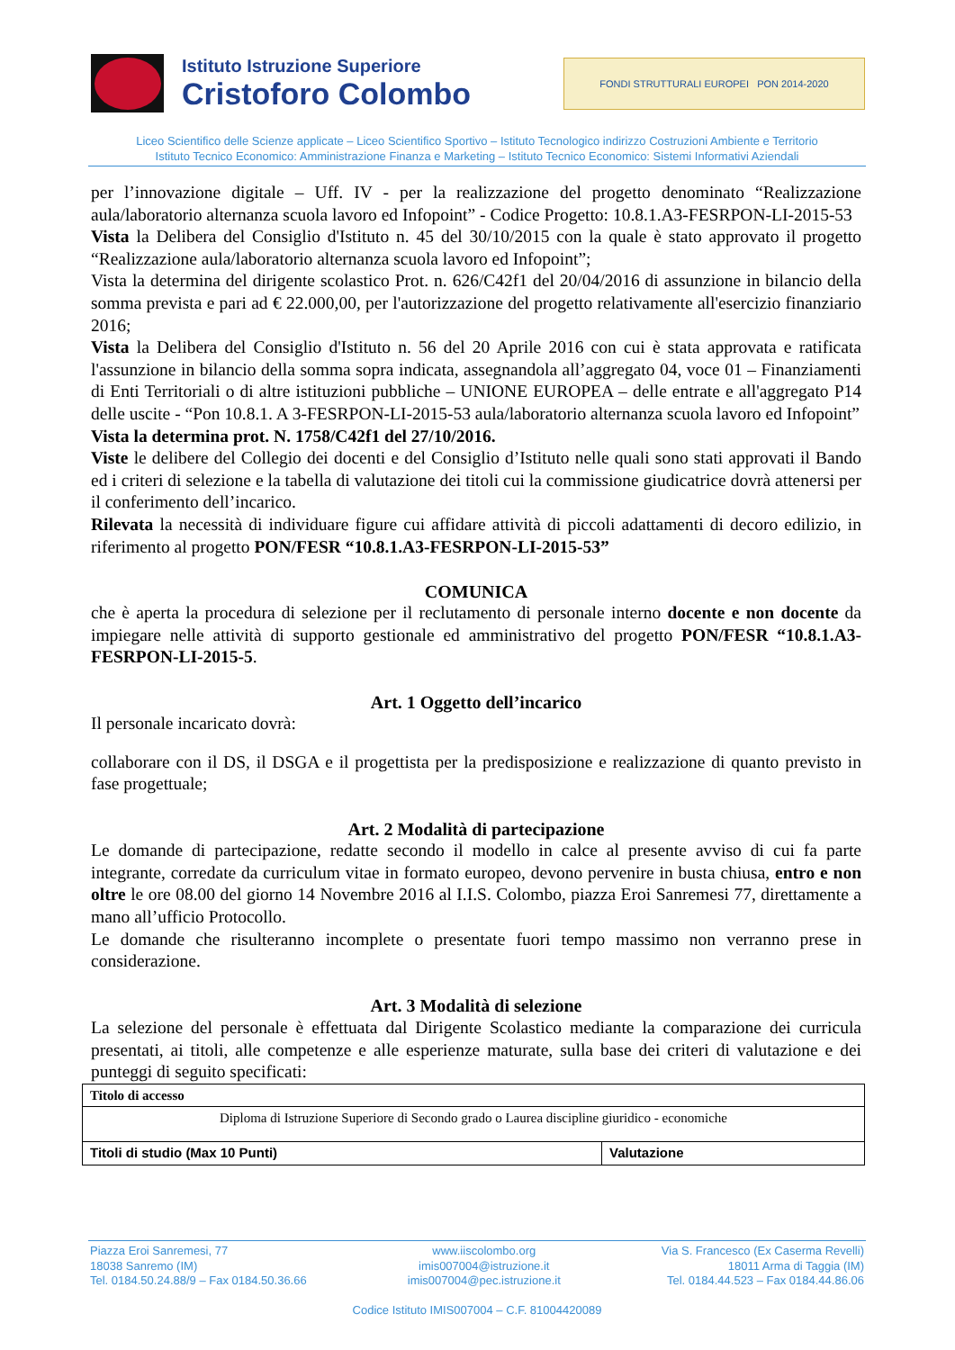Istituto Istruzione Superiore
Cristoforo Colombo
FONDI STRUTTURALI EUROPEI PON 2014-2020
Liceo Scientifico delle Scienze applicate – Liceo Scientifico Sportivo – Istituto Tecnologico indirizzo Costruzioni Ambiente e Territorio
Istituto Tecnico Economico: Amministrazione Finanza e Marketing – Istituto Tecnico Economico: Sistemi Informativi Aziendali
per l’innovazione digitale – Uff. IV - per la realizzazione del progetto denominato “Realizzazione aula/laboratorio alternanza scuola lavoro ed Infopoint” - Codice Progetto: 10.8.1.A3-FESRPON-LI-2015-53
Vista la Delibera del Consiglio d'Istituto n. 45 del 30/10/2015 con la quale è stato approvato il progetto “Realizzazione aula/laboratorio alternanza scuola lavoro ed Infopoint”;
Vista la determina del dirigente scolastico Prot. n. 626/C42f1 del 20/04/2016 di assunzione in bilancio della somma prevista e pari ad € 22.000,00, per l'autorizzazione del progetto relativamente all'esercizio finanziario 2016;
Vista la Delibera del Consiglio d'Istituto n. 56 del 20 Aprile 2016 con cui è stata approvata e ratificata l'assunzione in bilancio della somma sopra indicata, assegnandola all’aggregato 04, voce 01 – Finanziamenti di Enti Territoriali o di altre istituzioni pubbliche – UNIONE EUROPEA – delle entrate e all'aggregato P14 delle uscite - “Pon 10.8.1. A 3-FESRPON-LI-2015-53 aula/laboratorio alternanza scuola lavoro ed Infopoint”
Vista la determina prot. N. 1758/C42f1 del 27/10/2016.
Viste le delibere del Collegio dei docenti e del Consiglio d’Istituto nelle quali sono stati approvati il Bando ed i criteri di selezione e la tabella di valutazione dei titoli cui la commissione giudicatrice dovrà attenersi per il conferimento dell’incarico.
Rilevata la necessità di individuare figure cui affidare attività di piccoli adattamenti di decoro edilizio, in riferimento al progetto PON/FESR “10.8.1.A3-FESRPON-LI-2015-53”
COMUNICA
che è aperta la procedura di selezione per il reclutamento di personale interno docente e non docente da impiegare nelle attività di supporto gestionale ed amministrativo del progetto PON/FESR “10.8.1.A3-FESRPON-LI-2015-5.
Art. 1 Oggetto dell’incarico
Il personale incaricato dovrà:
collaborare con il DS, il DSGA e il progettista per la predisposizione e realizzazione di quanto previsto in fase progettuale;
Art. 2 Modalità di partecipazione
Le domande di partecipazione, redatte secondo il modello in calce al presente avviso di cui fa parte integrante, corredate da curriculum vitae in formato europeo, devono pervenire in busta chiusa, entro e non oltre le ore 08.00 del giorno 14 Novembre 2016 al I.I.S. Colombo, piazza Eroi Sanremesi 77, direttamente a mano all’ufficio Protocollo.
Le domande che risulteranno incomplete o presentate fuori tempo massimo non verranno prese in considerazione.
Art. 3 Modalità di selezione
La selezione del personale è effettuata dal Dirigente Scolastico mediante la comparazione dei curricula presentati, ai titoli, alle competenze e alle esperienze maturate, sulla base dei criteri di valutazione e dei punteggi di seguito specificati:
| Titolo di accesso | |
| --- | --- |
| Diploma di Istruzione Superiore di Secondo grado o Laurea discipline giuridico - economiche | |
| Titoli di studio (Max 10 Punti) | Valutazione |
Piazza Eroi Sanremesi, 77
18038 Sanremo (IM)
Tel. 0184.50.24.88/9 – Fax 0184.50.36.66
www.iiscolombo.org
imis007004@istruzione.it
imis007004@pec.istruzione.it
Via S. Francesco (Ex Caserma Revelli)
18011 Arma di Taggia (IM)
Tel. 0184.44.523 – Fax 0184.44.86.06
Codice Istituto IMIS007004 – C.F. 81004420089